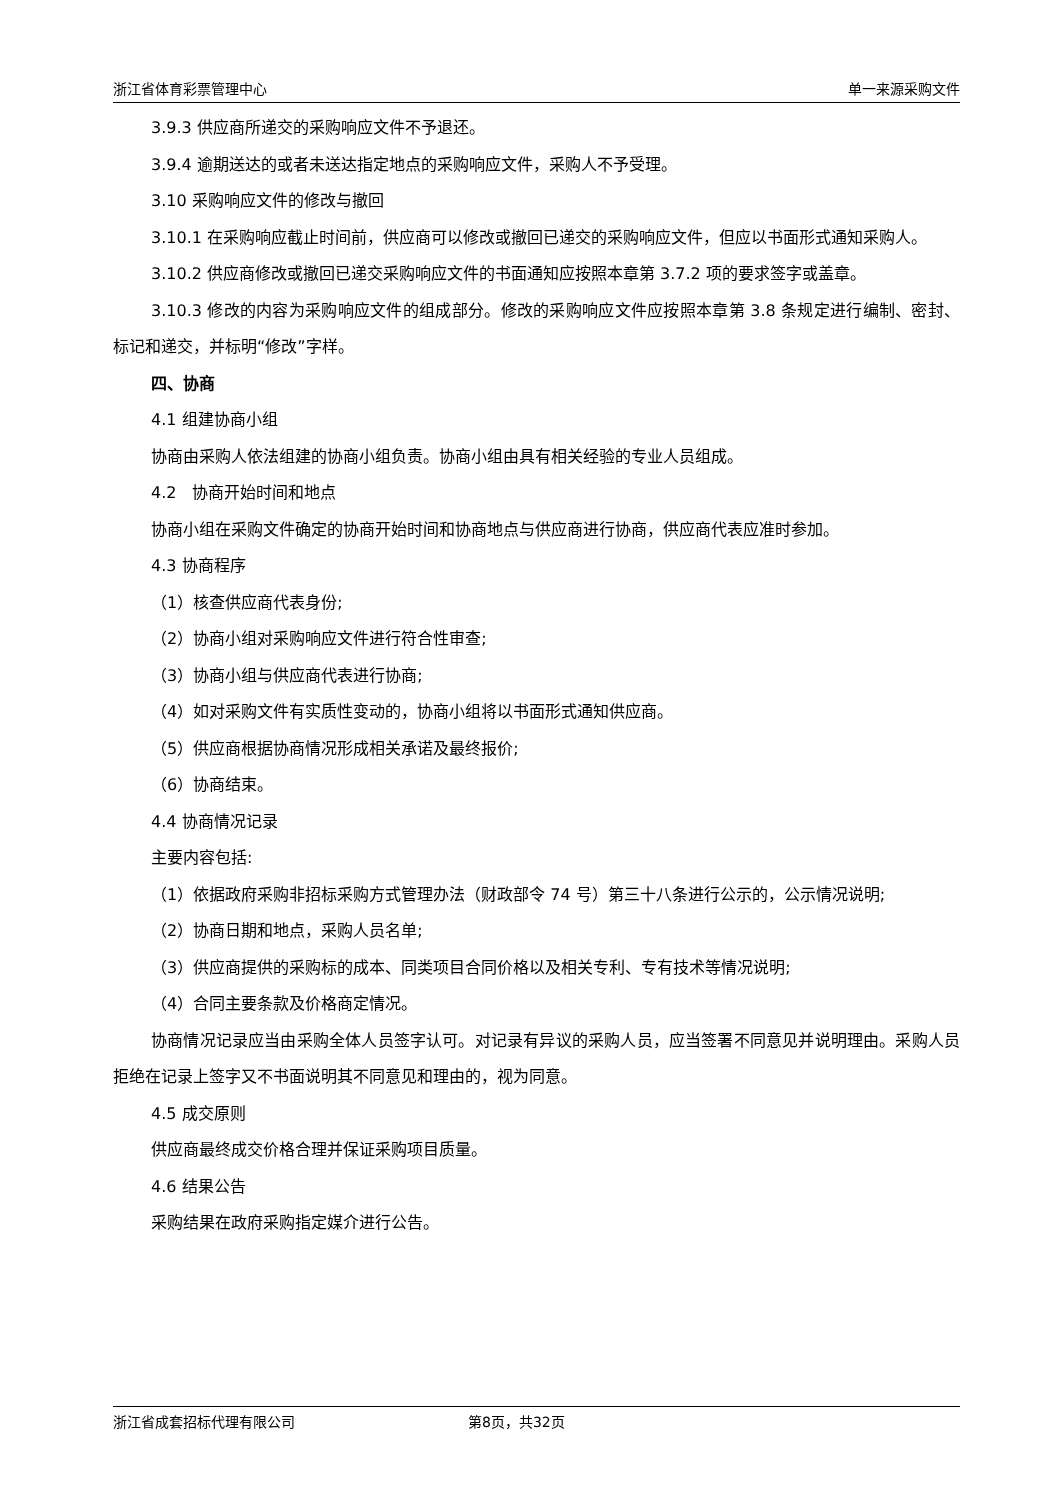浙江省体育彩票管理中心 单一来源采购文件
3.9.3 供应商所递交的采购响应文件不予退还。
3.9.4 逾期送达的或者未送达指定地点的采购响应文件，采购人不予受理。
3.10 采购响应文件的修改与撤回
3.10.1 在采购响应截止时间前，供应商可以修改或撤回已递交的采购响应文件，但应以书面形式通知采购人。
3.10.2 供应商修改或撤回已递交采购响应文件的书面通知应按照本章第 3.7.2 项的要求签字或盖章。
3.10.3 修改的内容为采购响应文件的组成部分。修改的采购响应文件应按照本章第 3.8 条规定进行编制、密封、标记和递交，并标明“修改”字样。
四、协商
4.1 组建协商小组
协商由采购人依法组建的协商小组负责。协商小组由具有相关经验的专业人员组成。
4.2 协商开始时间和地点
协商小组在采购文件确定的协商开始时间和协商地点与供应商进行协商，供应商代表应准时参加。
4.3 协商程序
（1）核查供应商代表身份;
（2）协商小组对采购响应文件进行符合性审查;
（3）协商小组与供应商代表进行协商;
（4）如对采购文件有实质性变动的，协商小组将以书面形式通知供应商。
（5）供应商根据协商情况形成相关承诺及最终报价;
（6）协商结束。
4.4 协商情况记录
主要内容包括:
（1）依据政府采购非招标采购方式管理办法（财政部令 74 号）第三十八条进行公示的，公示情况说明;
（2）协商日期和地点，采购人员名单;
（3）供应商提供的采购标的成本、同类项目合同价格以及相关专利、专有技术等情况说明;
（4）合同主要条款及价格商定情况。
协商情况记录应当由采购全体人员签字认可。对记录有异议的采购人员，应当签署不同意见并说明理由。采购人员拒绝在记录上签字又不书面说明其不同意见和理由的，视为同意。
4.5 成交原则
供应商最终成交价格合理并保证采购项目质量。
4.6 结果公告
采购结果在政府采购指定媒介进行公告。
浙江省成套招标代理有限公司 第8页，共32页